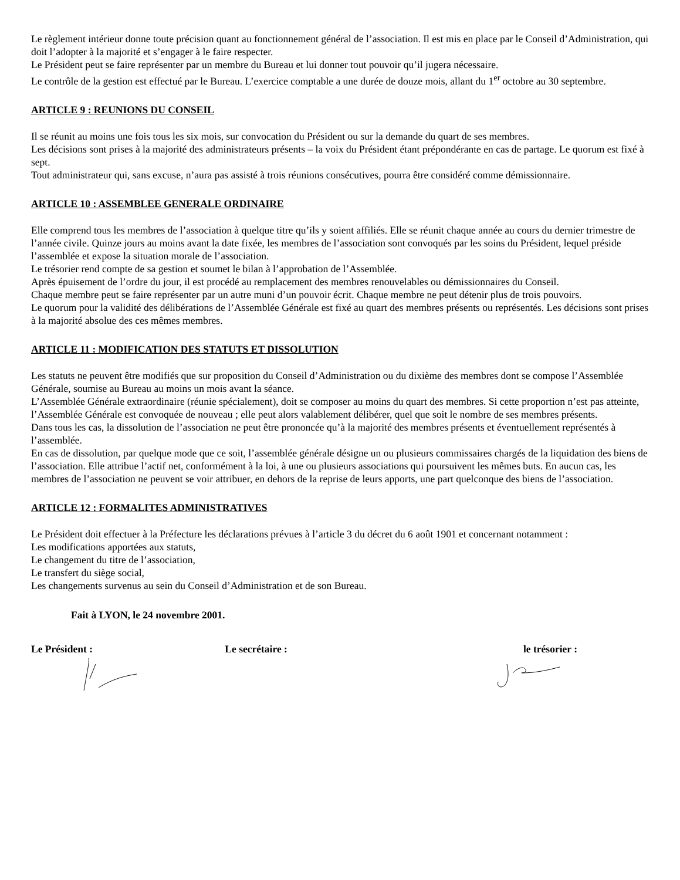Le règlement intérieur donne toute précision quant au fonctionnement général de l’association. Il est mis en place par le Conseil d’Administration, qui doit l’adopter à la majorité et s’engager à le faire respecter.
Le Président peut se faire représenter par un membre du Bureau et lui donner tout pouvoir qu’il jugera nécessaire.
Le contrôle de la gestion est effectué par le Bureau. L’exercice comptable a une durée de douze mois, allant du 1<sup>er</sup> octobre au 30 septembre.
ARTICLE 9 : REUNIONS DU CONSEIL
Il se réunit au moins une fois tous les six mois, sur convocation du Président ou sur la demande du quart de ses membres.
Les décisions sont prises à la majorité des administrateurs présents – la voix du Président étant prépondérante en cas de partage. Le quorum est fixé à sept.
Tout administrateur qui, sans excuse, n’aura pas assisté à trois réunions consécutives, pourra être considéré comme démissionnaire.
ARTICLE 10 : ASSEMBLEE GENERALE ORDINAIRE
Elle comprend tous les membres de l’association à quelque titre qu’ils y soient affiliés. Elle se réunit chaque année au cours du dernier trimestre de l’année civile. Quinze jours au moins avant la date fixée, les membres de l’association sont convoqués par les soins du Président, lequel préside l’assemblée et expose la situation morale de l’association.
Le trésorier rend compte de sa gestion et soumet le bilan à l’approbation de l’Assemblée.
Après épuisement de l’ordre du jour, il est procédé au remplacement des membres renouvelables ou démissionnaires du Conseil.
Chaque membre peut se faire représenter par un autre muni d’un pouvoir écrit. Chaque membre ne peut détenir plus de trois pouvoirs.
Le quorum pour la validité des délibérations de l’Assemblée Générale est fixé au quart des membres présents ou représentés. Les décisions sont prises à la majorité absolue des ces mêmes membres.
ARTICLE 11 : MODIFICATION DES STATUTS ET DISSOLUTION
Les statuts ne peuvent être modifiés que sur proposition du Conseil d’Administration ou du dixième des membres dont se compose l’Assemblée Générale, soumise au Bureau au moins un mois avant la séance.
L’Assemblée Générale extraordinaire (réunie spécialement), doit se composer au moins du quart des membres. Si cette proportion n’est pas atteinte, l’Assemblée Générale est convoquée de nouveau ; elle peut alors valablement délibérer, quel que soit le nombre de ses membres présents.
Dans tous les cas, la dissolution de l’association ne peut être prononcée qu’à la majorité des membres présents et éventuellement représentés à l’assemblée.
En cas de dissolution, par quelque mode que ce soit, l’assemblée générale désigne un ou plusieurs commissaires chargés de la liquidation des biens de l’association. Elle attribue l’actif net, conformément à la loi, à une ou plusieurs associations qui poursuivent les mêmes buts. En aucun cas, les membres de l’association ne peuvent se voir attribuer, en dehors de la reprise de leurs apports, une part quelconque des biens de l’association.
ARTICLE 12 : FORMALITES ADMINISTRATIVES
Le Président doit effectuer à la Préfecture les déclarations prévues à l’article 3 du décret du 6 août 1901 et concernant notamment :
Les modifications apportées aux statuts,
Le changement du titre de l’association,
Le transfert du siège social,
Les changements survenus au sein du Conseil d’Administration et de son Bureau.
Fait à LYON, le 24 novembre 2001.
Le Président : Le secrétaire : le trésorier :